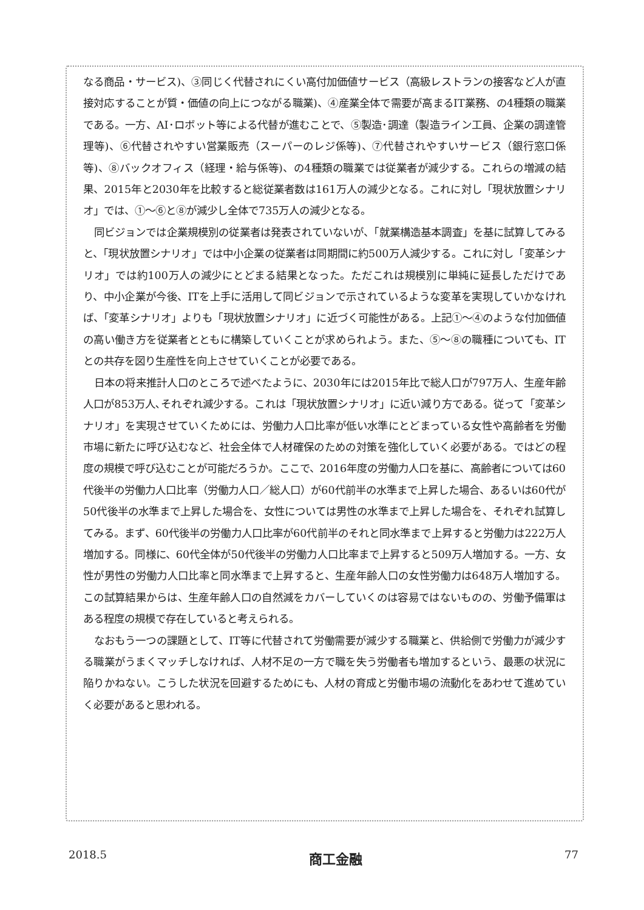なる商品・サービス)、③同じく代替されにくい高付加価値サービス（高級レストランの接客など人が直接対応することが質・価値の向上につながる職業)、④産業全体で需要が高まるIT業務、の4種類の職業である。一方、AI･ロボット等による代替が進むことで、⑤製造･調達（製造ライン工員、企業の調達管理等)、⑥代替されやすい営業販売（スーパーのレジ係等)、⑦代替されやすいサービス（銀行窓口係等)、⑧バックオフィス（経理・給与係等)、の4種類の職業では従業者が減少する。これらの増減の結果、2015年と2030年を比較すると総従業者数は161万人の減少となる。これに対し「現状放置シナリオ」では、①～⑥と⑧が減少し全体で735万人の減少となる。
同ビジョンでは企業規模別の従業者は発表されていないが、「就業構造基本調査」を基に試算してみると、「現状放置シナリオ」では中小企業の従業者は同期間に約500万人減少する。これに対し「変革シナリオ」では約100万人の減少にとどまる結果となった。ただこれは規模別に単純に延長しただけであり、中小企業が今後、ITを上手に活用して同ビジョンで示されているような変革を実現していかなければ、「変革シナリオ」よりも「現状放置シナリオ」に近づく可能性がある。上記①～④のような付加価値の高い働き方を従業者とともに構築していくことが求められよう。また、⑤～⑧の職種についても、ITとの共存を図り生産性を向上させていくことが必要である。
日本の将来推計人口のところで述べたように、2030年には2015年比で総人口が797万人、生産年齢人口が853万人､それぞれ減少する。これは「現状放置シナリオ」に近い減り方である。従って「変革シナリオ」を実現させていくためには、労働力人口比率が低い水準にとどまっている女性や高齢者を労働市場に新たに呼び込むなど、社会全体で人材確保のための対策を強化していく必要がある。ではどの程度の規模で呼び込むことが可能だろうか。ここで、2016年度の労働力人口を基に、高齢者については60代後半の労働力人口比率（労働力人口／総人口）が60代前半の水準まで上昇した場合、あるいは60代が50代後半の水準まで上昇した場合を、女性については男性の水準まで上昇した場合を、それぞれ試算してみる。まず、60代後半の労働力人口比率が60代前半のそれと同水準まで上昇すると労働力は222万人増加する。同様に、60代全体が50代後半の労働力人口比率まで上昇すると509万人増加する。一方、女性が男性の労働力人口比率と同水準まで上昇すると、生産年齢人口の女性労働力は648万人増加する。この試算結果からは、生産年齢人口の自然減をカバーしていくのは容易ではないものの、労働予備軍はある程度の規模で存在していると考えられる。
なおもう一つの課題として、IT等に代替されて労働需要が減少する職業と、供給側で労働力が減少する職業がうまくマッチしなければ、人材不足の一方で職を失う労働者も増加するという、最悪の状況に陥りかねない。こうした状況を回避するためにも、人材の育成と労働市場の流動化をあわせて進めていく必要があると思われる。
2018.5 商工金融 77